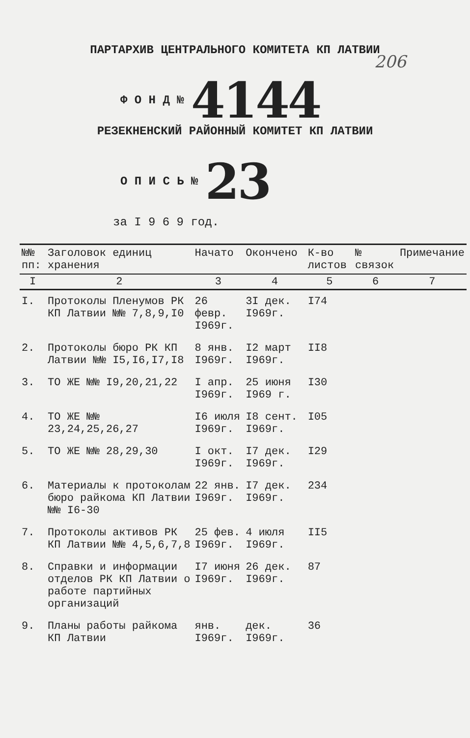206
ПАРТАРХИВ ЦЕНТРАЛЬНОГО КОМИТЕТА КП ЛАТВИИ
Ф О Н Д № 4144
РЕЗЕКНЕНСКИЙ РАЙОННЫЙ КОМИТЕТ КП ЛАТВИИ
О П И С Ь № 23
за I 9 6 9 год.
| №№ пп: | Заголовок единиц хранения | Начато | Окончено | К-во листов | № связок | Примечание |
| --- | --- | --- | --- | --- | --- | --- |
| I | 2 | 3 | 4 | 5 | 6 | 7 |
| I. | Протоколы Пленумов РК КП Латвии №№ 7,8,9,I0 | 26 февр. I969г. | 3I дек. I969г. | I74 | | |
| 2. | Протоколы бюро РК КП Латвии №№ I5,I6,I7,I8 | 8 янв. I969г. | I2 март I969г. | II8 | | |
| 3. | ТО ЖЕ №№ I9,20,21,22 | I апр. I969г. | 25 июня I969 г. | I30 | | |
| 4. | ТО ЖЕ №№ 23,24,25,26,27 | I6 июля I969г. | I8 сент. I969г. | I05 | | |
| 5. | ТО ЖЕ №№ 28,29,30 | I окт. I969г. | I7 дек. I969г. | I29 | | |
| 6. | Материалы к протоколам бюро райкома КП Латвии №№ I6-30 | 22 янв. I969г. | I7 дек. I969г. | 234 | | |
| 7. | Протоколы активов РК КП Латвии №№ 4,5,6,7,8 | 25 фев. I969г. | 4 июля I969г. | II5 | | |
| 8. | Справки и информации отделов РК КП Латвии о работе партийных организаций | I7 июня I969г. | 26 дек. I969г. | 87 | | |
| 9. | Планы работы райкома КП Латвии | янв. I969г. | дек. I969г. | 36 | | |